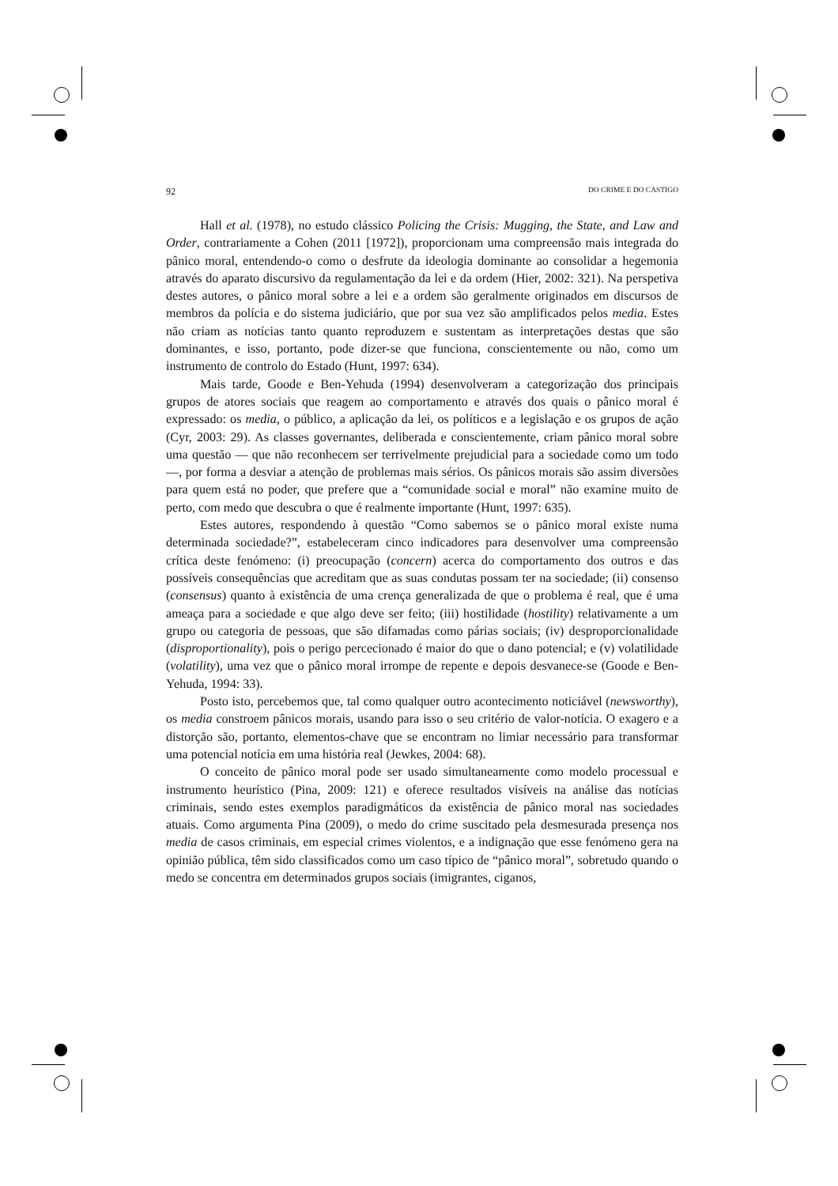92 DO CRIME E DO CASTIGO
Hall et al. (1978), no estudo clássico Policing the Crisis: Mugging, the State, and Law and Order, contrariamente a Cohen (2011 [1972]), proporcionam uma compreensão mais integrada do pânico moral, entendendo-o como o desfrute da ideologia dominante ao consolidar a hegemonia através do aparato discursivo da regulamentação da lei e da ordem (Hier, 2002: 321). Na perspetiva destes autores, o pânico moral sobre a lei e a ordem são geralmente originados em discursos de membros da polícia e do sistema judiciário, que por sua vez são amplificados pelos media. Estes não criam as notícias tanto quanto reproduzem e sustentam as interpretações destas que são dominantes, e isso, portanto, pode dizer-se que funciona, conscientemente ou não, como um instrumento de controlo do Estado (Hunt, 1997: 634).
Mais tarde, Goode e Ben-Yehuda (1994) desenvolveram a categorização dos principais grupos de atores sociais que reagem ao comportamento e através dos quais o pânico moral é expressado: os media, o público, a aplicação da lei, os políticos e a legislação e os grupos de ação (Cyr, 2003: 29). As classes governantes, deliberada e conscientemente, criam pânico moral sobre uma questão — que não reconhecem ser terrivelmente prejudicial para a sociedade como um todo —, por forma a desviar a atenção de problemas mais sérios. Os pânicos morais são assim diversões para quem está no poder, que prefere que a “comunidade social e moral” não examine muito de perto, com medo que descubra o que é realmente importante (Hunt, 1997: 635).
Estes autores, respondendo à questão “Como sabemos se o pânico moral existe numa determinada sociedade?”, estabeleceram cinco indicadores para desenvolver uma compreensão crítica deste fenómeno: (i) preocupação (concern) acerca do comportamento dos outros e das possíveis consequências que acreditam que as suas condutas possam ter na sociedade; (ii) consenso (consensus) quanto à existência de uma crença generalizada de que o problema é real, que é uma ameaça para a sociedade e que algo deve ser feito; (iii) hostilidade (hostility) relativamente a um grupo ou categoria de pessoas, que são difamadas como párias sociais; (iv) desproporcionalidade (disproportionality), pois o perigo percecionado é maior do que o dano potencial; e (v) volatilidade (volatility), uma vez que o pânico moral irrompe de repente e depois desvanece-se (Goode e Ben-Yehuda, 1994: 33).
Posto isto, percebemos que, tal como qualquer outro acontecimento noticiável (newsworthy), os media constroem pânicos morais, usando para isso o seu critério de valor-notícia. O exagero e a distorção são, portanto, elementos-chave que se encontram no limiar necessário para transformar uma potencial notícia em uma história real (Jewkes, 2004: 68).
O conceito de pânico moral pode ser usado simultaneamente como modelo processual e instrumento heurístico (Pina, 2009: 121) e oferece resultados visíveis na análise das notícias criminais, sendo estes exemplos paradigmáticos da existência de pânico moral nas sociedades atuais. Como argumenta Pina (2009), o medo do crime suscitado pela desmesurada presença nos media de casos criminais, em especial crimes violentos, e a indignação que esse fenómeno gera na opinião pública, têm sido classificados como um caso típico de “pânico moral”, sobretudo quando o medo se concentra em determinados grupos sociais (imigrantes, ciganos,